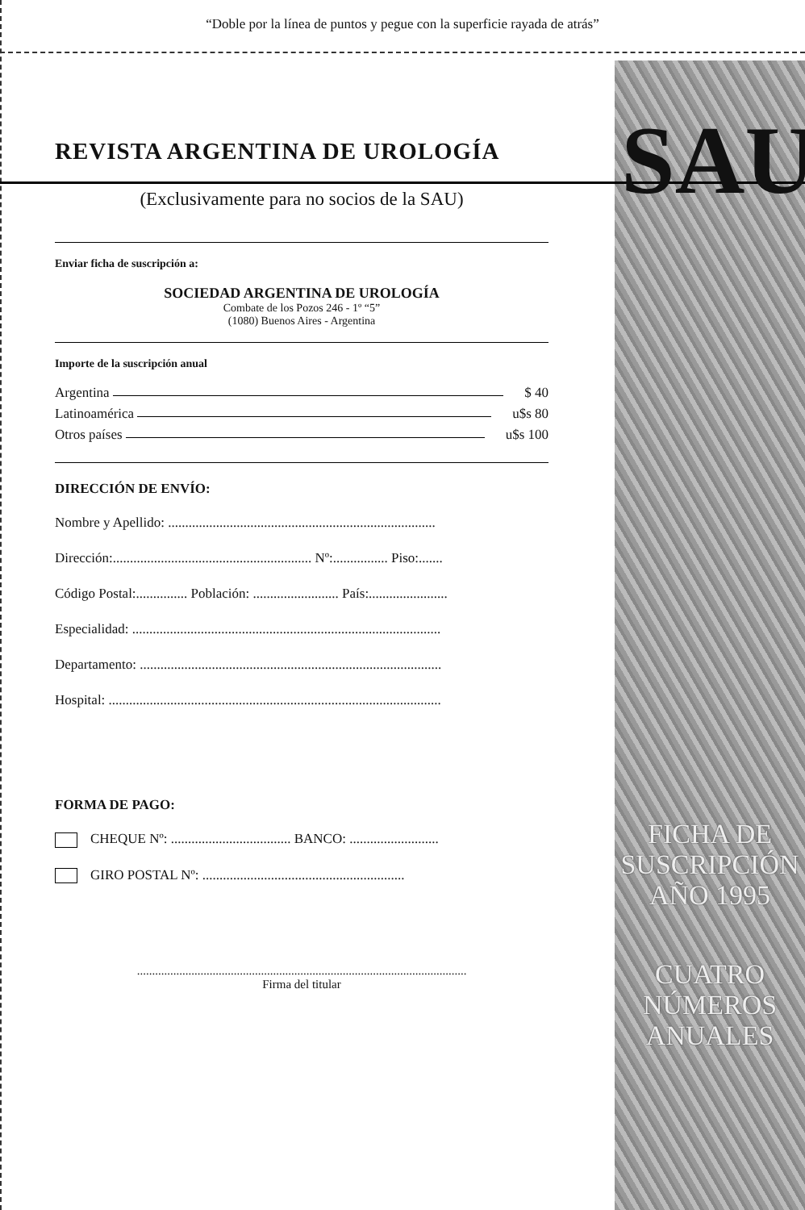FICHA DE
SUSCRIPCIÓN
AÑO 1995
CUATRO
NÚMEROS
ANUALES
SAU
“Doble por la línea de puntos y pegue con la superficie rayada de atrás”
REVISTA ARGENTINA DE UROLOGÍA
(Exclusivamente para no socios de la SAU)
Enviar ficha de suscripción a:
SOCIEDAD ARGENTINA DE UROLOGÍA
Combate de los Pozos 246 - 1º “5”
(1080) Buenos Aires - Argentina
Importe de la suscripción anual
Argentina $ 40
Latinoamérica u$s 80
Otros países u$s 100
DIRECCIÓN DE ENVÍO:
Nombre y Apellido: ..............................................................................
Dirección:.......................................................... Nº:................ Piso:.......
Código Postal:............... Población: ......................... País:.......................
Especialidad: ..........................................................................................
Departamento: ........................................................................................
Hospital: .................................................................................................
FORMA DE PAGO:
CHEQUE Nº: ................................... BANCO: ..........................
GIRO POSTAL Nº: ...........................................................
.............................................................................................................
Firma del titular